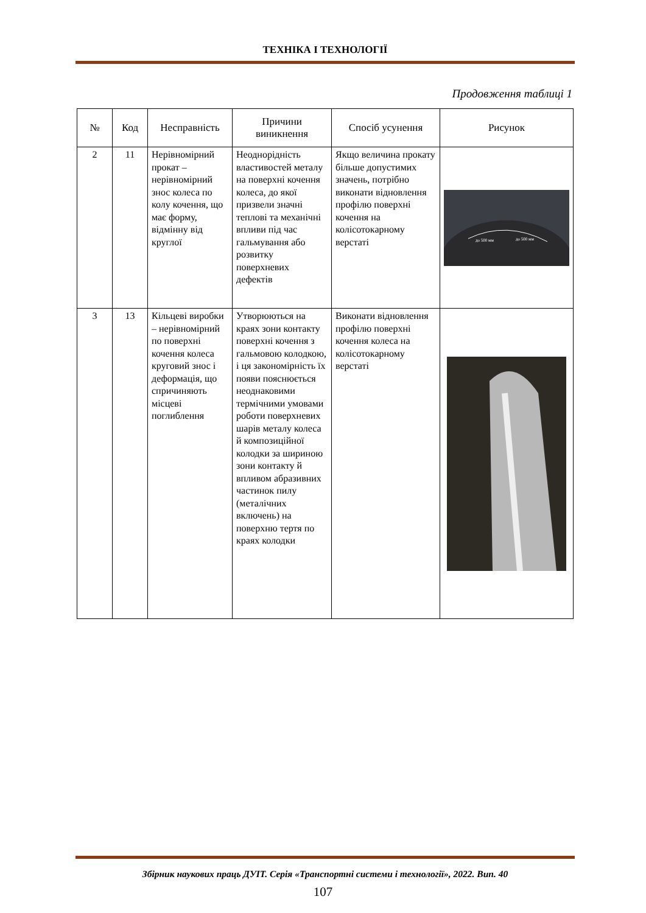ТЕХНІКА І ТЕХНОЛОГІЇ
Продовження таблиці 1
| № | Код | Несправність | Причини виникнення | Спосіб усунення | Рисунок |
| --- | --- | --- | --- | --- | --- |
| 2 | 11 | Нерівномірний прокат – нерівномірний знос колеса по колу кочення, що має форму, відмінну від круглої | Неоднорідність властивостей металу на поверхні кочення колеса, до якої призвели значні теплові та механічні впливи під час гальмування або розвитку поверхневих дефектів | Якщо величина прокату більше допустимих значень, потрібно виконати відновлення профілю поверхні кочення на колісотокарному верстаті | до 500 мм до 500 мм |
| 3 | 13 | Кільцеві виробки – нерівномірний по поверхні кочення колеса круговий знос і деформація, що спричиняють місцеві поглиблення | Утворюються на краях зони контакту поверхні кочення з гальмовою колодкою, і ця закономірність їх появи пояснюється неоднаковими термічними умовами роботи поверхневих шарів металу колеса й композиційної колодки за шириною зони контакту й впливом абразивних частинок пилу (металічних включень) на поверхню тертя по краях колодки | Виконати відновлення профілю поверхні кочення колеса на колісотокарному верстаті | |
Збірник наукових праць ДУІТ. Серія «Транспортні системи і технології», 2022. Вип. 40
107